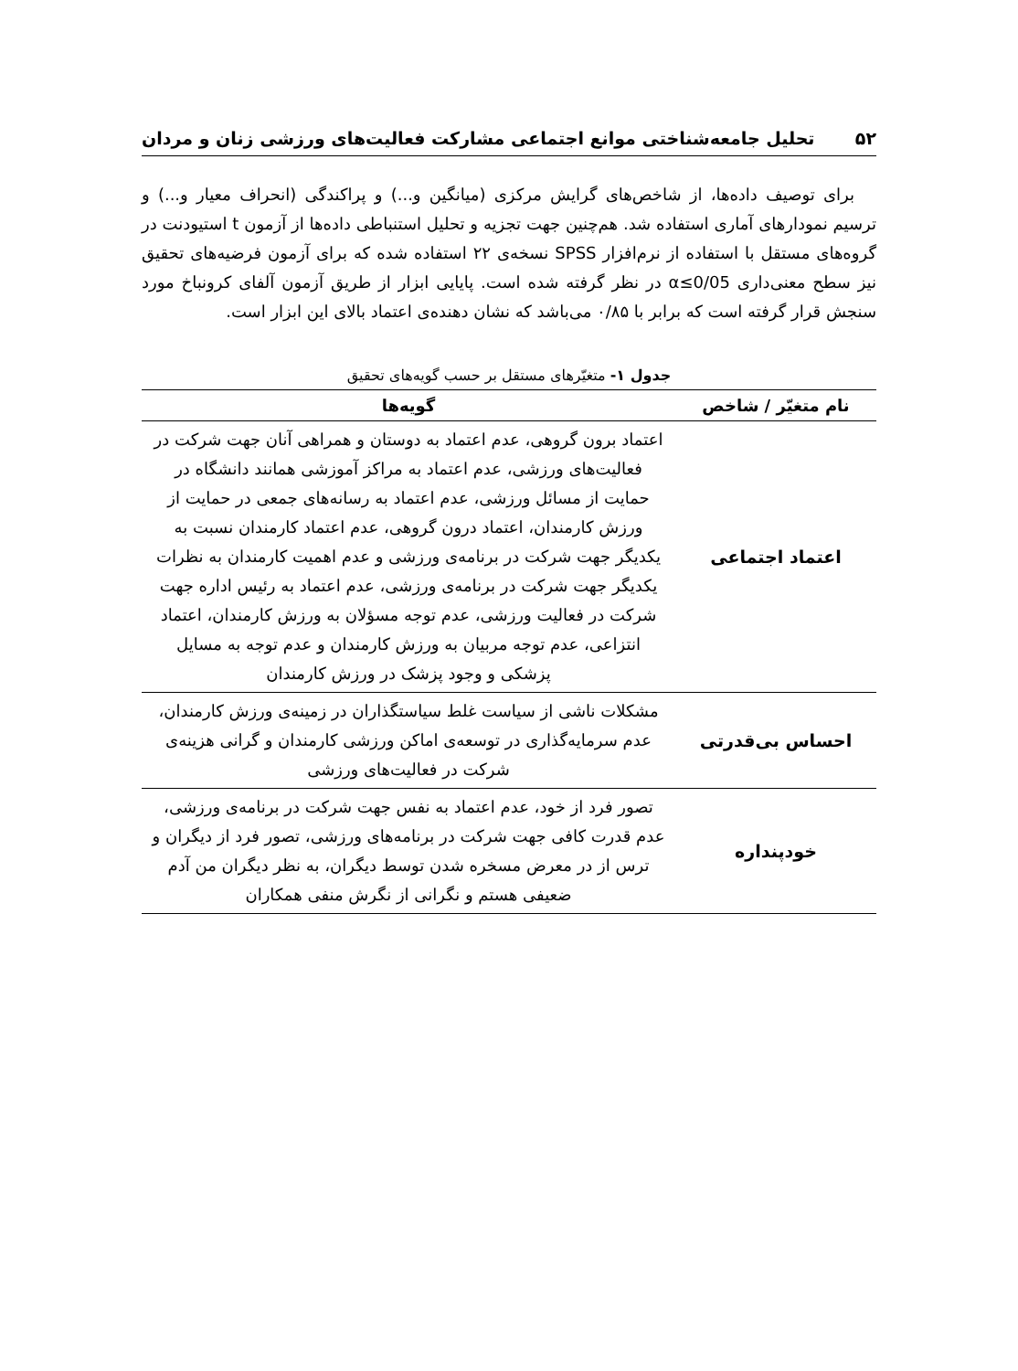۵۲ تحلیل جامعه‌شناختی موانع اجتماعی مشارکت فعالیت‌های ورزشی زنان و مردان
برای توصیف داده‌ها، از شاخص‌های گرایش مرکزی (میانگین و...) و پراکندگی (انحراف معیار و...) و ترسیم نمودارهای آماری استفاده شد. هم‌چنین جهت تجزیه و تحلیل استنباطی داده‌ها از آزمون t استیودنت در گروه‌های مستقل با استفاده از نرم‌افزار SPSS نسخه‌ی ۲۲ استفاده شده که برای آزمون فرضیه‌های تحقیق نیز سطح معنی‌داری α≤0/05 در نظر گرفته شده است. پایایی ابزار از طریق آزمون آلفای کرونباخ مورد سنجش قرار گرفته است که برابر با ۰/۸۵ می‌باشد که نشان دهنده‌ی اعتماد بالای این ابزار است.
جدول ۱- متغیّرهای مستقل بر حسب گویه‌های تحقیق
| نام متغیّر / شاخص | گویه‌ها |
| --- | --- |
| اعتماد اجتماعی | اعتماد برون گروهی، عدم اعتماد به دوستان و همراهی آنان جهت شرکت در فعالیت‌های ورزشی، عدم اعتماد به مراکز آموزشی همانند دانشگاه در حمایت از مسائل ورزشی، عدم اعتماد به رسانه‌های جمعی در حمایت از ورزش کارمندان، اعتماد درون گروهی، عدم اعتماد کارمندان نسبت به یکدیگر جهت شرکت در برنامه‌ی ورزشی و عدم اهمیت کارمندان به نظرات یکدیگر جهت شرکت در برنامه‌ی ورزشی، عدم اعتماد به رئیس اداره جهت شرکت در فعالیت ورزشی، عدم توجه مسؤلان به ورزش کارمندان، اعتماد انتزاعی، عدم توجه مربیان به ورزش کارمندان و عدم توجه به مسایل پزشکی و وجود پزشک در ورزش کارمندان |
| احساس بی‌قدرتی | مشکلات ناشی از سیاست غلط سیاستگذاران در زمینه‌ی ورزش کارمندان، عدم سرمایه‌گذاری در توسعه‌ی اماکن ورزشی کارمندان و گرانی هزینه‌ی شرکت در فعالیت‌های ورزشی |
| خودپنداره | تصور فرد از خود، عدم اعتماد به نفس جهت شرکت در برنامه‌ی ورزشی، عدم قدرت کافی جهت شرکت در برنامه‌های ورزشی، تصور فرد از دیگران و ترس از در معرض مسخره شدن توسط دیگران، به نظر دیگران من آدم ضعیفی هستم و نگرانی از نگرش منفی همکاران |